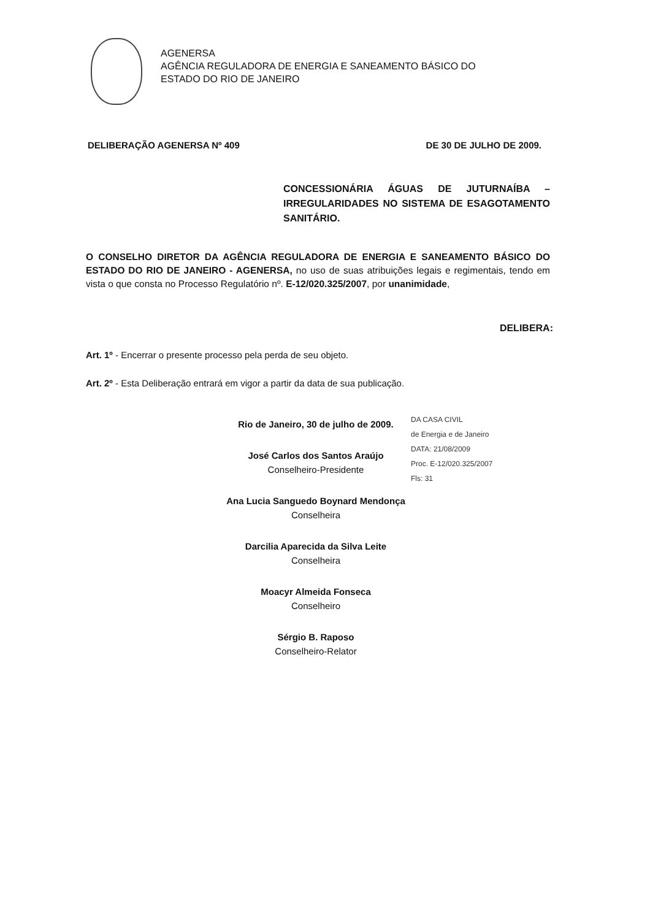AGENERSA
AGÊNCIA REGULADORA DE ENERGIA E SANEAMENTO BÁSICO DO
ESTADO DO RIO DE JANEIRO
DELIBERAÇÃO AGENERSA Nº 409 DE 30 DE JULHO DE 2009.
CONCESSIONÁRIA ÁGUAS DE JUTURNAÍBA – IRREGULARIDADES NO SISTEMA DE ESAGOTAMENTO SANITÁRIO.
O CONSELHO DIRETOR DA AGÊNCIA REGULADORA DE ENERGIA E SANEAMENTO BÁSICO DO ESTADO DO RIO DE JANEIRO - AGENERSA, no uso de suas atribuições legais e regimentais, tendo em vista o que consta no Processo Regulatório nº. E-12/020.325/2007, por unanimidade,
DELIBERA:
Art. 1º - Encerrar o presente processo pela perda de seu objeto.
Art. 2º - Esta Deliberação entrará em vigor a partir da data de sua publicação.
Rio de Janeiro, 30 de julho de 2009.
José Carlos dos Santos Araújo
Conselheiro-Presidente
Ana Lucia Sanguedo Boynard Mendonça
Conselheira
Darcilia Aparecida da Silva Leite
Conselheira
Moacyr Almeida Fonseca
Conselheiro
Sérgio B. Raposo
Conselheiro-Relator
DA CASA CIVIL
de Energia e de Janeiro
DATA: 21/08/2009
Proc. E-12/020.325/2007
Fls: 31